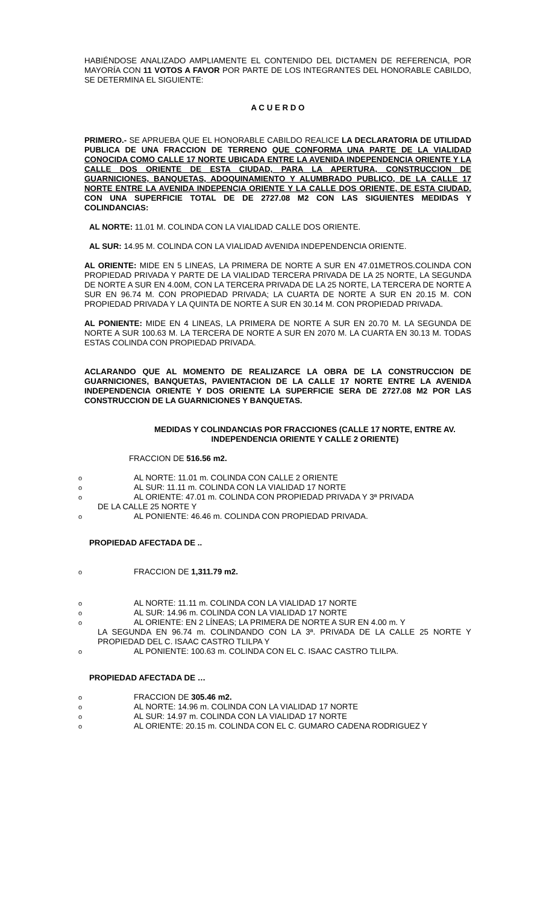HABIÉNDOSE ANALIZADO AMPLIAMENTE EL CONTENIDO DEL DICTAMEN DE REFERENCIA, POR MAYORÍA CON 11 VOTOS A FAVOR POR PARTE DE LOS INTEGRANTES DEL HONORABLE CABILDO, SE DETERMINA EL SIGUIENTE:
A C U E R D O
PRIMERO.- SE APRUEBA QUE EL HONORABLE CABILDO REALICE LA DECLARATORIA DE UTILIDAD PUBLICA DE UNA FRACCION DE TERRENO QUE CONFORMA UNA PARTE DE LA VIALIDAD CONOCIDA COMO CALLE 17 NORTE UBICADA ENTRE LA AVENIDA INDEPENDENCIA ORIENTE Y LA CALLE DOS ORIENTE DE ESTA CIUDAD, PARA LA APERTURA, CONSTRUCCION DE GUARNICIONES, BANQUETAS, ADOQUINAMIENTO Y ALUMBRADO PUBLICO, DE LA CALLE 17 NORTE ENTRE LA AVENIDA INDEPENCIA ORIENTE Y LA CALLE DOS ORIENTE, DE ESTA CIUDAD. CON UNA SUPERFICIE TOTAL DE DE 2727.08 M2 CON LAS SIGUIENTES MEDIDAS Y COLINDANCIAS:
AL NORTE: 11.01 M. COLINDA CON LA VIALIDAD CALLE DOS ORIENTE.
AL SUR: 14.95 M. COLINDA CON LA VIALIDAD AVENIDA INDEPENDENCIA ORIENTE.
AL ORIENTE: MIDE EN 5 LINEAS, LA PRIMERA DE NORTE A SUR EN 47.01METROS.COLINDA CON PROPIEDAD PRIVADA Y PARTE DE LA VIALIDAD TERCERA PRIVADA DE LA 25 NORTE, LA SEGUNDA DE NORTE A SUR EN 4.00M, CON LA TERCERA PRIVADA DE LA 25 NORTE, LA TERCERA DE NORTE A SUR EN 96.74 M. CON PROPIEDAD PRIVADA; LA CUARTA DE NORTE A SUR EN 20.15 M. CON PROPIEDAD PRIVADA Y LA QUINTA DE NORTE A SUR EN 30.14 M. CON PROPIEDAD PRIVADA.
AL PONIENTE: MIDE EN 4 LINEAS, LA PRIMERA DE NORTE A SUR EN 20.70 M. LA SEGUNDA DE NORTE A SUR 100.63 M. LA TERCERA DE NORTE A SUR EN 2070 M. LA CUARTA EN 30.13 M. TODAS ESTAS COLINDA CON PROPIEDAD PRIVADA.
ACLARANDO QUE AL MOMENTO DE REALIZARCE LA OBRA DE LA CONSTRUCCION DE GUARNICIONES, BANQUETAS, PAVIENTACION DE LA CALLE 17 NORTE ENTRE LA AVENIDA INDEPENDENCIA ORIENTE Y DOS ORIENTE LA SUPERFICIE SERA DE 2727.08 M2 POR LAS CONSTRUCCION DE LA GUARNICIONES Y BANQUETAS.
MEDIDAS Y COLINDANCIAS POR FRACCIONES (CALLE 17 NORTE, ENTRE AV. INDEPENDENCIA ORIENTE Y CALLE 2 ORIENTE)
FRACCION DE 516.56 m2.
o AL NORTE: 11.01 m. COLINDA CON CALLE 2 ORIENTE
o AL SUR: 11.11 m. COLINDA CON LA VIALIDAD 17 NORTE
o AL ORIENTE: 47.01 m. COLINDA CON PROPIEDAD PRIVADA Y 3ª PRIVADA
DE LA CALLE 25 NORTE Y
o AL PONIENTE: 46.46 m. COLINDA CON PROPIEDAD PRIVADA.
PROPIEDAD AFECTADA DE ..
o FRACCION DE 1,311.79 m2.
o AL NORTE: 11.11 m. COLINDA CON LA VIALIDAD 17 NORTE
o AL SUR: 14.96 m. COLINDA CON LA VIALIDAD 17 NORTE
o AL ORIENTE: EN 2 LÍNEAS; LA PRIMERA DE NORTE A SUR EN 4.00 m. Y
LA SEGUNDA EN 96.74 m. COLINDANDO CON LA 3ª. PRIVADA DE LA CALLE 25 NORTE Y PROPIEDAD DEL C. ISAAC CASTRO TLILPA Y
o AL PONIENTE: 100.63 m. COLINDA CON EL C. ISAAC CASTRO TLILPA.
PROPIEDAD AFECTADA DE …
o FRACCION DE 305.46 m2.
o AL NORTE: 14.96 m. COLINDA CON LA VIALIDAD 17 NORTE
o AL SUR: 14.97 m. COLINDA CON LA VIALIDAD 17 NORTE
o AL ORIENTE: 20.15 m. COLINDA CON EL C. GUMARO CADENA RODRIGUEZ Y